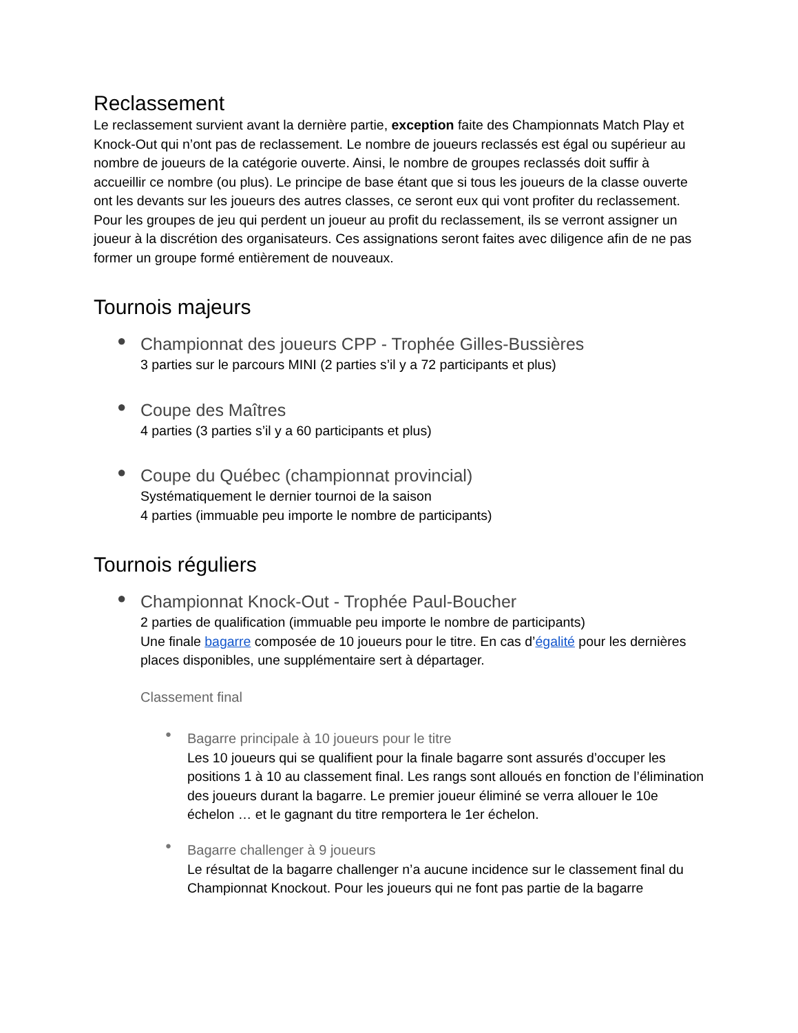Reclassement
Le reclassement survient avant la dernière partie, exception faite des Championnats Match Play et Knock-Out qui n’ont pas de reclassement. Le nombre de joueurs reclassés est égal ou supérieur au nombre de joueurs de la catégorie ouverte. Ainsi, le nombre de groupes reclassés doit suffir à accueillir ce nombre (ou plus). Le principe de base étant que si tous les joueurs de la classe ouverte ont les devants sur les joueurs des autres classes, ce seront eux qui vont profiter du reclassement. Pour les groupes de jeu qui perdent un joueur au profit du reclassement, ils se verront assigner un joueur à la discrétion des organisateurs. Ces assignations seront faites avec diligence afin de ne pas former un groupe formé entièrement de nouveaux.
Tournois majeurs
●
Championnat des joueurs CPP - Trophée Gilles-Bussières
3 parties sur le parcours MINI (2 parties s’il y a 72 participants et plus)
●
Coupe des Maîtres
4 parties (3 parties s’il y a 60 participants et plus)
●
Coupe du Québec (championnat provincial)
Systématiquement le dernier tournoi de la saison
4 parties (immuable peu importe le nombre de participants)
Tournois réguliers
●
Championnat Knock-Out - Trophée Paul-Boucher
2 parties de qualification (immuable peu importe le nombre de participants)
Une finale bagarre composée de 10 joueurs pour le titre. En cas d’égalité pour les dernières places disponibles, une supplémentaire sert à départager.
Classement final
●
Bagarre principale à 10 joueurs pour le titre
Les 10 joueurs qui se qualifient pour la finale bagarre sont assurés d’occuper les positions 1 à 10 au classement final. Les rangs sont alloués en fonction de l’élimination des joueurs durant la bagarre. Le premier joueur éliminé se verra allouer le 10e échelon … et le gagnant du titre remportera le 1er échelon.
●
Bagarre challenger à 9 joueurs
Le résultat de la bagarre challenger n’a aucune incidence sur le classement final du Championnat Knockout. Pour les joueurs qui ne font pas partie de la bagarre